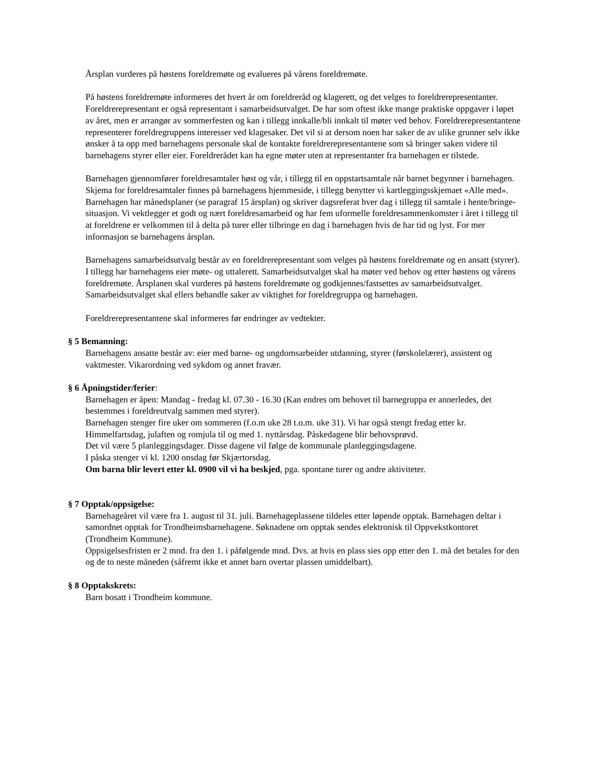Årsplan vurderes på høstens foreldremøte og evalueres på vårens foreldremøte.
På høstens foreldremøte informeres det hvert år om foreldreråd og klagerett, og det velges to foreldrerepresentanter. Foreldrerepresentant er også representant i samarbeidsutvalget. De har som oftest ikke mange praktiske oppgaver i løpet av året, men er arrangør av sommerfesten og kan i tillegg innkalle/bli innkalt til møter ved behov. Foreldrerepresentantene representerer foreldregruppens interesser ved klagesaker. Det vil si at dersom noen har saker de av ulike grunner selv ikke ønsker å ta opp med barnehagens personale skal de kontakte foreldrerepresentantene som så bringer saken videre til barnehagens styrer eller eier. Foreldrerådet kan ha egne møter uten at representanter fra barnehagen er tilstede.
Barnehagen gjennomfører foreldresamtaler høst og vår, i tillegg til en oppstartsamtale når barnet begynner i barnehagen. Skjema for foreldresamtaler finnes på barnehagens hjemmeside, i tillegg benytter vi kartleggingsskjemaet «Alle med». Barnehagen har månedsplaner (se paragraf 15 årsplan) og skriver dagsreferat hver dag i tillegg til samtale i hente/bringe-situasjon. Vi vektlegger et godt og nært foreldresamarbeid og har fem uformelle foreldresammenkomster i året i tillegg til at foreldrene er velkommen til å delta på turer eller tilbringe en dag i barnehagen hvis de har tid og lyst. For mer informasjon se barnehagens årsplan.
Barnehagens samarbeidsutvalg består av en foreldrerepresentant som velges på høstens foreldremøte og en ansatt (styrer). I tillegg har barnehagens eier møte- og uttalerett. Samarbeidsutvalget skal ha møter ved behov og etter høstens og vårens foreldremøte. Årsplanen skal vurderes på høstens foreldremøte og godkjennes/fastsettes av samarbeidsutvalget. Samarbeidsutvalget skal ellers behandle saker av viktighet for foreldregruppa og barnehagen.
Foreldrerepresentantene skal informeres før endringer av vedtekter.
§ 5 Bemanning:
Barnehagens ansatte består av: eier med barne- og ungdomsarbeider utdanning, styrer (førskolelærer), assistent og vaktmester. Vikarordning ved sykdom og annet fravær.
§ 6 Åpningstider/ferier:
Barnehagen er åpen: Mandag - fredag kl. 07.30 - 16.30 (Kan endres om behovet til barnegruppa er annerledes, det bestemmes i foreldreutvalg sammen med styrer).
Barnehagen stenger fire uker om sommeren (f.o.m uke 28 t.o.m. uke 31). Vi har også stengt fredag etter kr. Himmelfartsdag, julaften og romjula til og med 1. nyttårsdag. Påskedagene blir behovsprøvd.
Det vil være 5 planleggingsdager. Disse dagene vil følge de kommunale planleggingsdagene.
I påska stenger vi kl. 1200 onsdag før Skjærtorsdag.
Om barna blir levert etter kl. 0900 vil vi ha beskjed, pga. spontane turer og andre aktiviteter.
§ 7 Opptak/oppsigelse:
Barnehageåret vil være fra 1. august til 31. juli. Barnehageplassene tildeles etter løpende opptak. Barnehagen deltar i samordnet opptak for Trondheimsbarnehagene. Søknadene om opptak sendes elektronisk til Oppvekstkontoret (Trondheim Kommune).
Oppsigelsesfristen er 2 mnd. fra den 1. i påfølgende mnd. Dvs. at hvis en plass sies opp etter den 1. må det betales for den og de to neste måneden (såfremt ikke et annet barn overtar plassen umiddelbart).
§ 8 Opptakskrets:
Barn bosatt i Trondheim kommune.